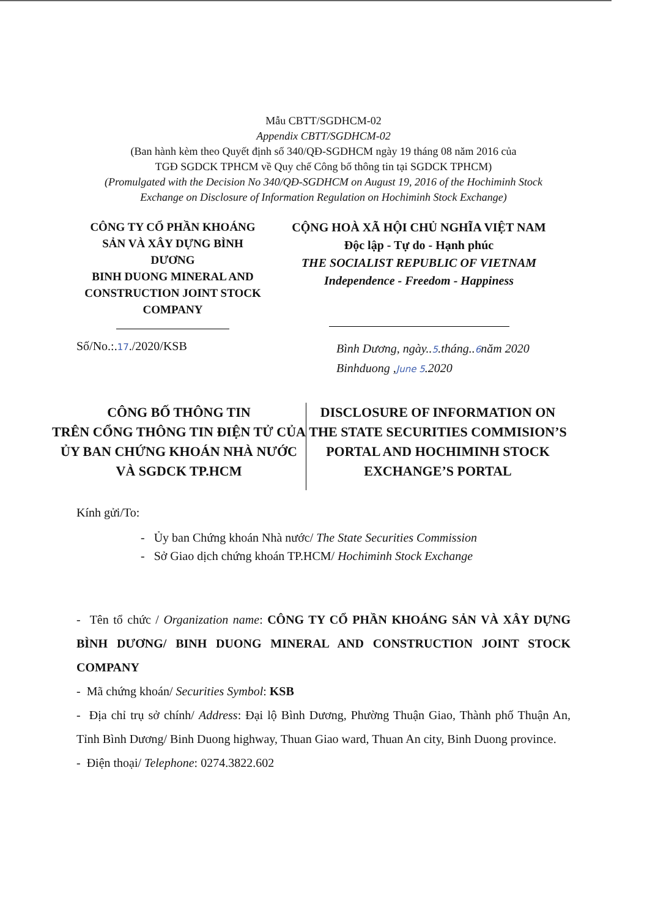Mẫu CBTT/SGDHCM-02
Appendix CBTT/SGDHCM-02
(Ban hành kèm theo Quyết định số 340/QĐ-SGDHCM ngày 19 tháng 08 năm 2016 của
TGĐ SGDCK TPHCM về Quy chế Công bố thông tin tại SGDCK TPHCM)
(Promulgated with the Decision No 340/QĐ-SGDHCM on August 19, 2016 of the Hochiminh Stock
Exchange on Disclosure of Information Regulation on Hochiminh Stock Exchange)
CÔNG TY CỔ PHẦN KHOÁNG SẢN VÀ XÂY DỰNG BÌNH DƯƠNG
BINH DUONG MINERAL AND CONSTRUCTION JOINT STOCK COMPANY
CỘNG HOÀ XÃ HỘI CHỦ NGHĨA VIỆT NAM
Độc lập - Tự do - Hạnh phúc
THE SOCIALIST REPUBLIC OF VIETNAM
Independence - Freedom - Happiness
Số/No.:.17./2020/KSB
Bình Dương, ngày..5.tháng..6năm 2020
Binhduong ,June 5.2020
CÔNG BỐ THÔNG TIN
TRÊN CỔNG THÔNG TIN ĐIỆN TỬ CỦA ỦY BAN CHỨNG KHOÁN NHÀ NƯỚC VÀ SGDCK TP.HCM
DISCLOSURE OF INFORMATION ON THE STATE SECURITIES COMMISION’S PORTAL AND HOCHIMINH STOCK EXCHANGE’S PORTAL
Kính gửi/To:
- Ủy ban Chứng khoán Nhà nước/ The State Securities Commission
- Sở Giao dịch chứng khoán TP.HCM/ Hochiminh Stock Exchange
- Tên tổ chức / Organization name: CÔNG TY CỔ PHẦN KHOÁNG SẢN VÀ XÂY DỰNG BÌNH DƯƠNG/ BINH DUONG MINERAL AND CONSTRUCTION JOINT STOCK COMPANY
- Mã chứng khoán/ Securities Symbol: KSB
- Địa chỉ trụ sở chính/ Address: Đại lộ Bình Dương, Phường Thuận Giao, Thành phố Thuận An, Tỉnh Bình Dương/ Binh Duong highway, Thuan Giao ward, Thuan An city, Binh Duong province.
- Điện thoại/ Telephone: 0274.3822.602